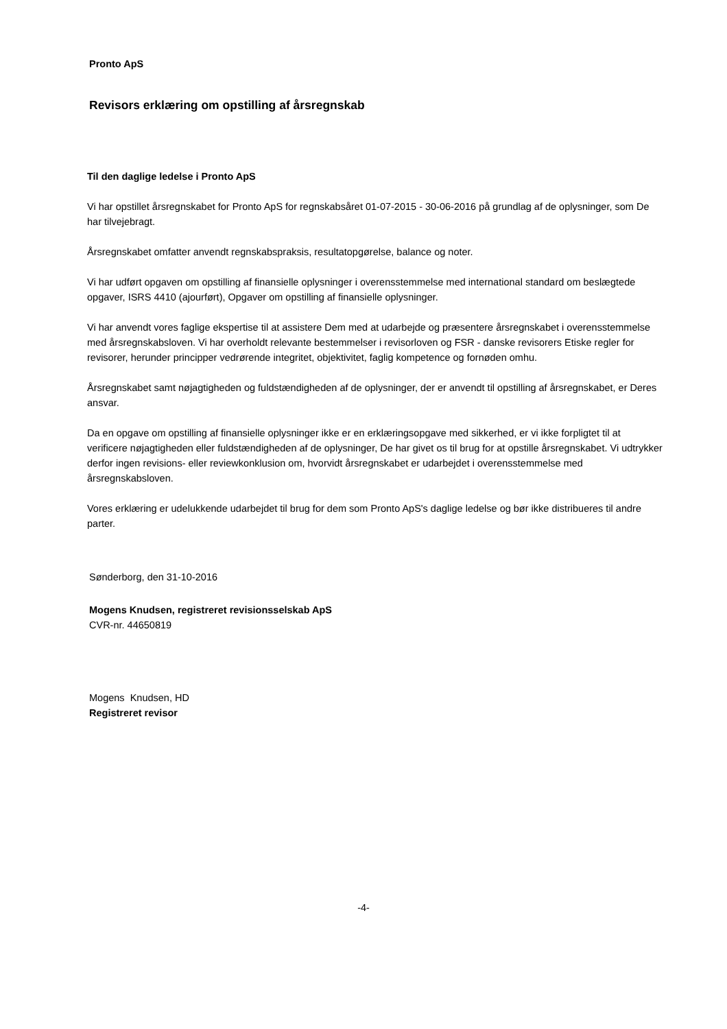Pronto ApS
Revisors erklæring om opstilling af årsregnskab
Til den daglige ledelse i Pronto ApS
Vi har opstillet årsregnskabet for Pronto ApS for regnskabsåret 01-07-2015 - 30-06-2016 på grundlag af de oplysninger, som De har tilvejebragt.
Årsregnskabet omfatter anvendt regnskabspraksis, resultatopgørelse, balance og noter.
Vi har udført opgaven om opstilling af finansielle oplysninger i overensstemmelse med international standard om beslægtede opgaver, ISRS 4410 (ajourført), Opgaver om opstilling af finansielle oplysninger.
Vi har anvendt vores faglige ekspertise til at assistere Dem med at udarbejde og præsentere årsregnskabet i overensstemmelse med årsregnskabsloven. Vi har overholdt relevante bestemmelser i revisorloven og FSR - danske revisorers Etiske regler for revisorer, herunder principper vedrørende integritet, objektivitet, faglig kompetence og fornøden omhu.
Årsregnskabet samt nøjagtigheden og fuldstændigheden af de oplysninger, der er anvendt til opstilling af årsregnskabet, er Deres ansvar.
Da en opgave om opstilling af finansielle oplysninger ikke er en erklæringsopgave med sikkerhed, er vi ikke forpligtet til at verificere nøjagtigheden eller fuldstændigheden af de oplysninger, De har givet os til brug for at opstille årsregnskabet. Vi udtrykker derfor ingen revisions- eller reviewkonklusion om, hvorvidt årsregnskabet er udarbejdet i overensstemmelse med årsregnskabsloven.
Vores erklæring er udelukkende udarbejdet til brug for dem som Pronto ApS's daglige ledelse og bør ikke distribueres til andre parter.
Sønderborg, den 31-10-2016
Mogens Knudsen, registreret revisionsselskab ApS
CVR-nr. 44650819
Mogens Knudsen, HD
Registreret revisor
-4-